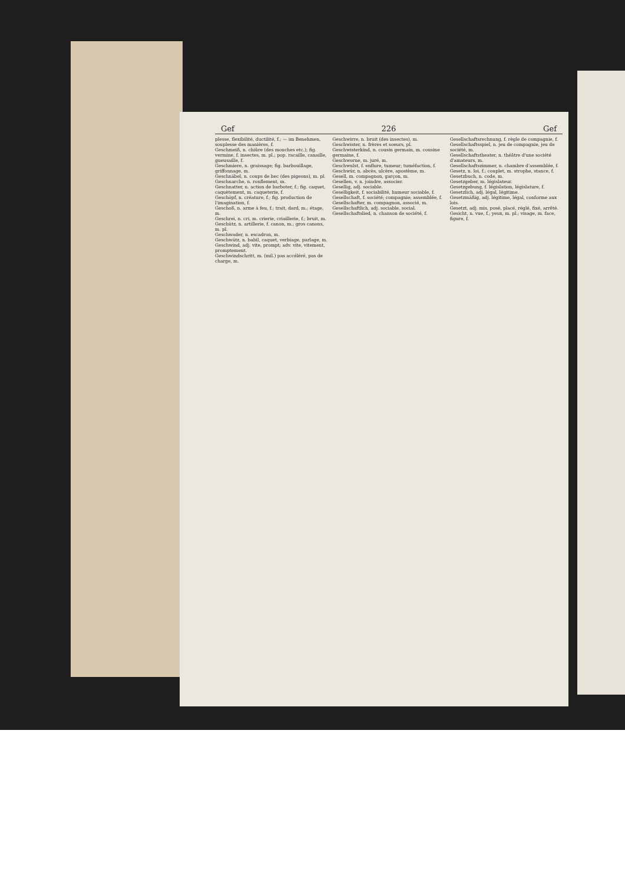Gef 226 Gef
plesse, flexibilité, ductilité, f.; — im Benehmen, souplesse des manières, f.
Geschmeiß, n. chiûre (des mouches etc.); fig. vermine, f. insectes, m. pl.; pop. racaille, canaille, gueusaille, f.
Geschmiere, n. graissage; fig. barbouillage, griffonnage, m.
Geschnäbel, n. coups de bec (des pigeons), m. pl.
Geschnarche, n. ronflement, m.
Geschnatter, n. action de barboter, f.; fig. caquet, caquètement, m. caqueterie, f.
Geschöpf, n. créature, f.; fig. production de l'imagination, f.
Geschoß, n. arme à feu, f.; trait, dard, m.; étage, m.
Geschrei, n. cri, m. crierie, criaillerie, f.; bruit, m.
Geschütz, n. artillerie, f. canon, m.; gros canons, m. pl.
Geschwader, n. escadron, m.
Geschwätz, n. babil, caquet, verbiage, parlage, m.
Geschwind, adj. vite, prompt; adv. vite, vitement, promptement.
Geschwindschritt, m. (mil.) pas accéléré, pas de charge, m.
Geschwirre, n. bruit (des insectes), m.
Geschwister, n. frères et soeurs, pl.
Geschwisterkind, n. cousin germain, m. cousine germaine, f.
Geschworne, m. juré, m.
Geschwulst, f. enflure, tumeur; tuméfaction, f.
Geschwür, n. abcès, ulcère, apostème, m.
Gesell, m. compagnon, garçon, m.
Gesellen, v. n. joindre, associer.
Gesellig, adj. sociable.
Geselligkeit, f. sociabilité, humeur sociable, f.
Gesellschaft, f. société; compagnie; assemblée, f.
Gesellschafter, m. compagnon, associé, m.
Gesellschaftlich, adj. sociable, social.
Gesellschaftslied, n. chanson de société, f.
Gesellschaftsrechnung, f. règle de compagnie, f.
Gesellschaftsspiel, n. jeu de compagnie, jeu de société, m.
Gesellschaftstheater, n. théâtre d'une société d'amateurs, m.
Gesellschaftszimmer, n. chambre d'assemblée, f.
Gesetz, n. loi, f.; couplet, m. strophe, stance, f.
Gesetzbuch, n. code, m.
Gesetzgeber, m. législateur.
Gesetzgebung, f. législation, législature, f.
Gesetzlich, adj. légal, légitime.
Gesetzmäßig, adj. légitime, légal, conforme aux lois.
Gesetzt, adj. mis, posé, placé, réglé, fixé, arrêté.
Gesicht, n. vue, f.; yeux, m. pl.; visage, m. face, figure, f.